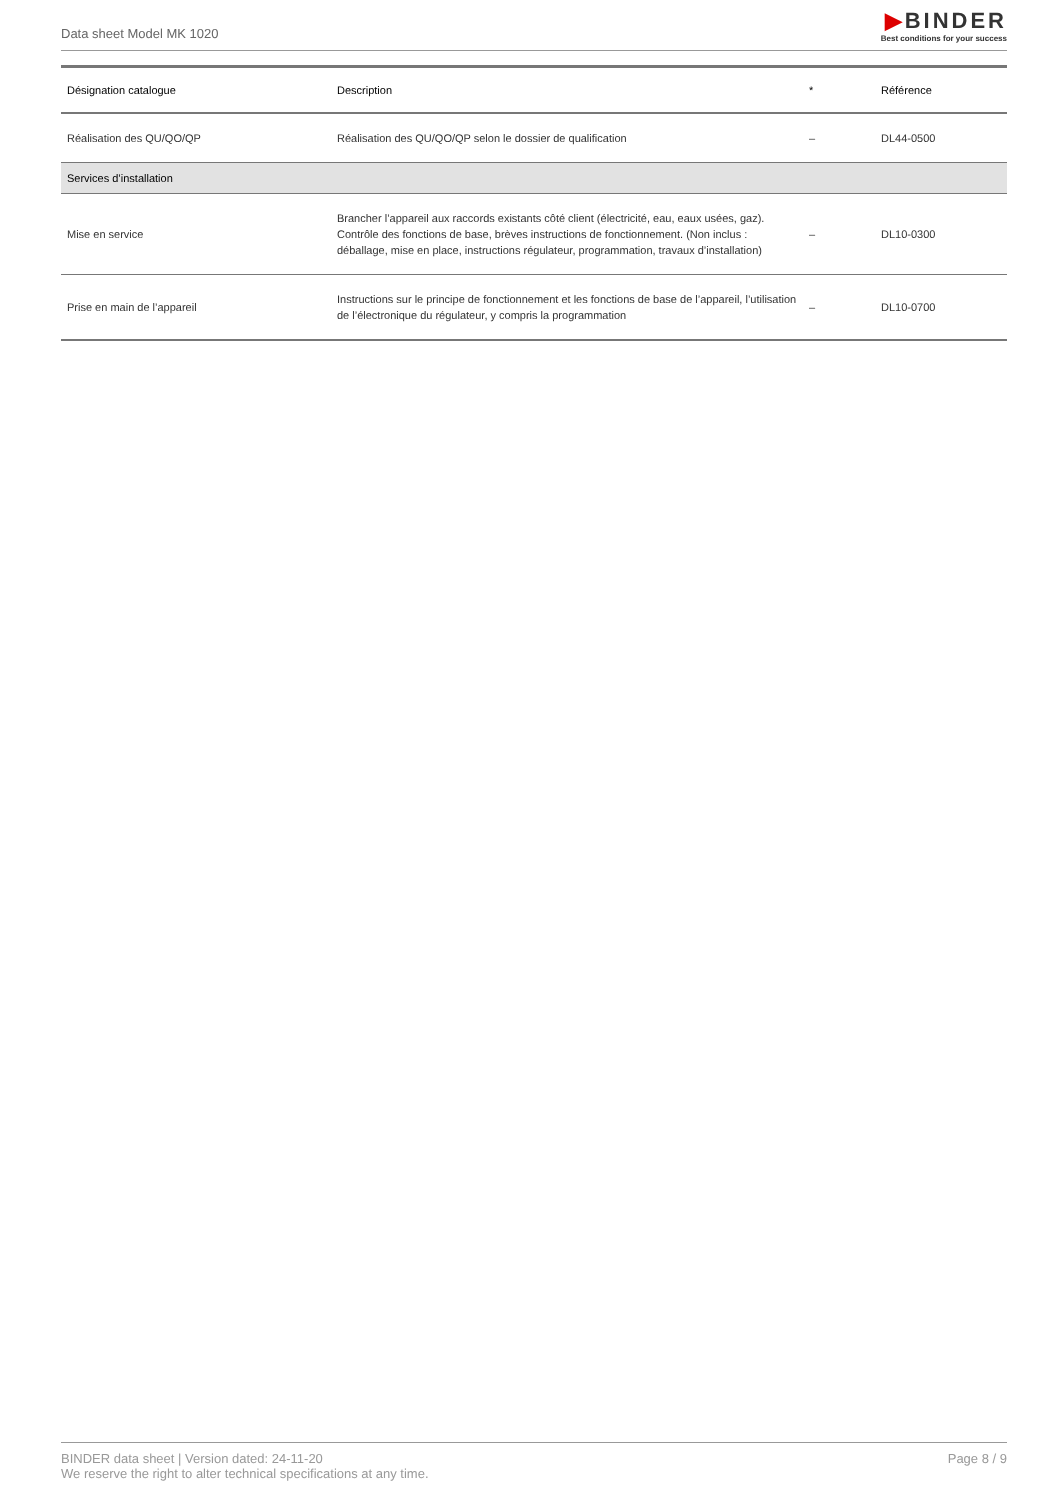Data sheet Model MK 1020
▶BINDER
Best conditions for your success
| Désignation catalogue | Description | * | Référence |
| --- | --- | --- | --- |
| Réalisation des QU/QO/QP | Réalisation des QU/QO/QP selon le dossier de qualification | – | DL44-0500 |
| Services d’installation | | | |
| Mise en service | Brancher l’appareil aux raccords existants côté client (électricité, eau, eaux usées, gaz). Contrôle des fonctions de base, brèves instructions de fonctionnement. (Non inclus : déballage, mise en place, instructions régulateur, programmation, travaux d’installation) | – | DL10-0300 |
| Prise en main de l’appareil | Instructions sur le principe de fonctionnement et les fonctions de base de l’appareil, l’utilisation de l’électronique du régulateur, y compris la programmation | – | DL10-0700 |
BINDER data sheet | Version dated: 24-11-20
We reserve the right to alter technical specifications at any time.
Page 8 / 9